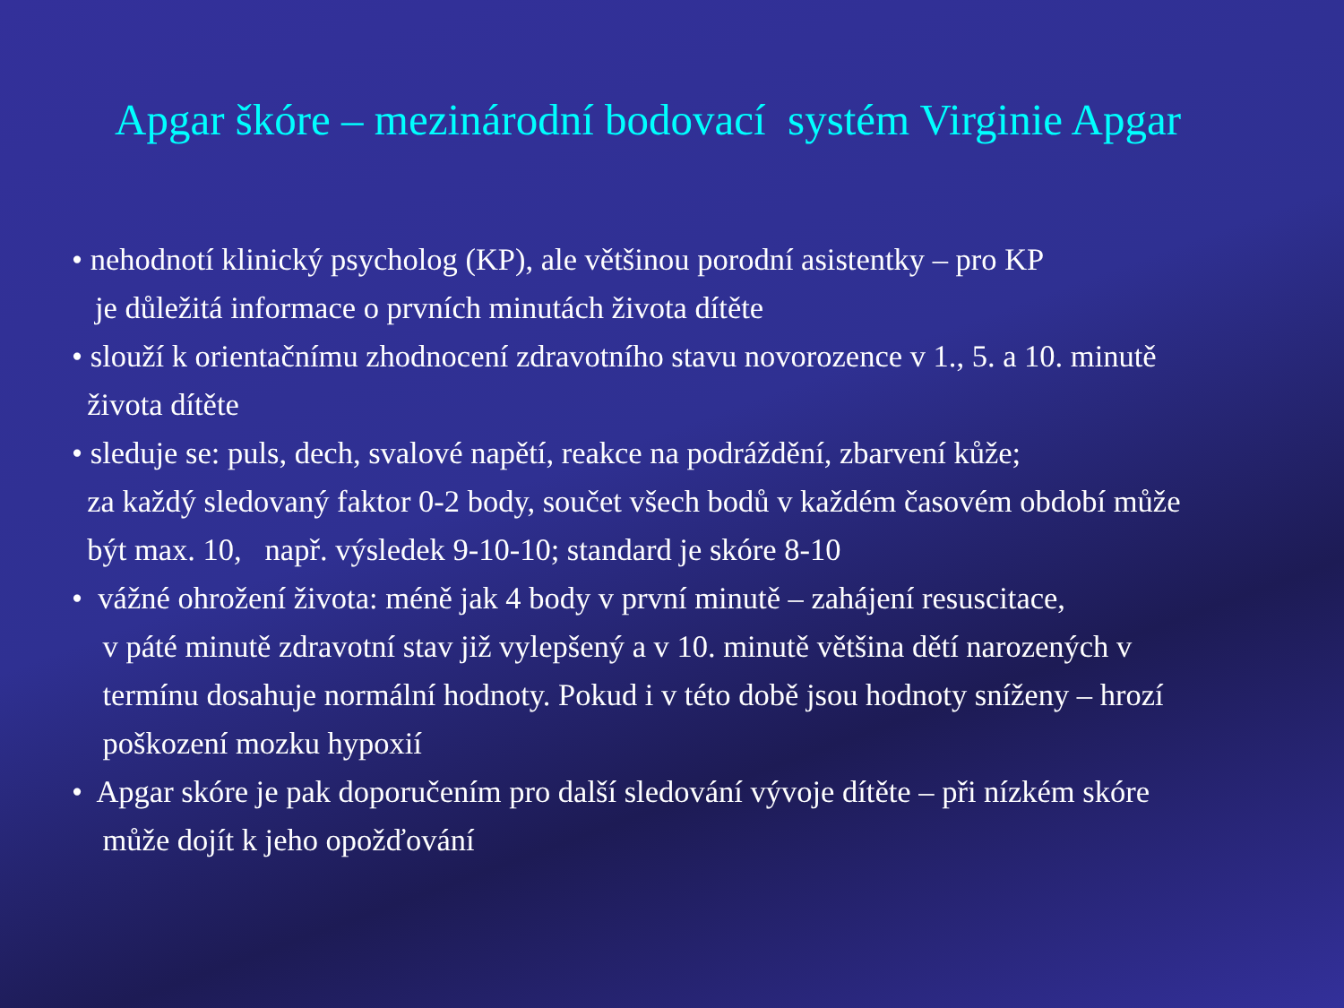Apgar škóre – mezinárodní bodovací systém Virginie Apgar
• nehodnotí klinický psycholog (KP), ale většinou porodní asistentky – pro KP
je důležitá informace o prvních minutách života dítěte
• slouží k orientačnímu zhodnocení zdravotního stavu novorozence v 1., 5. a 10. minutě
života dítěte
• sleduje se: puls, dech, svalové napětí, reakce na podráždění, zbarvení kůže;
za každý sledovaný faktor 0-2 body, součet všech bodů v každém časovém období může
být max. 10, např. výsledek 9-10-10; standard je skóre 8-10
• vážné ohrožení života: méně jak 4 body v první minutě – zahájení resuscitace,
v páté minutě zdravotní stav již vylepšený a v 10. minutě většina dětí narozených v
termínu dosahuje normální hodnoty. Pokud i v této době jsou hodnoty sníženy – hrozí
poškození mozku hypoxií
• Apgar skóre je pak doporučením pro další sledování vývoje dítěte – při nízkém skóre
může dojít k jeho opožďování